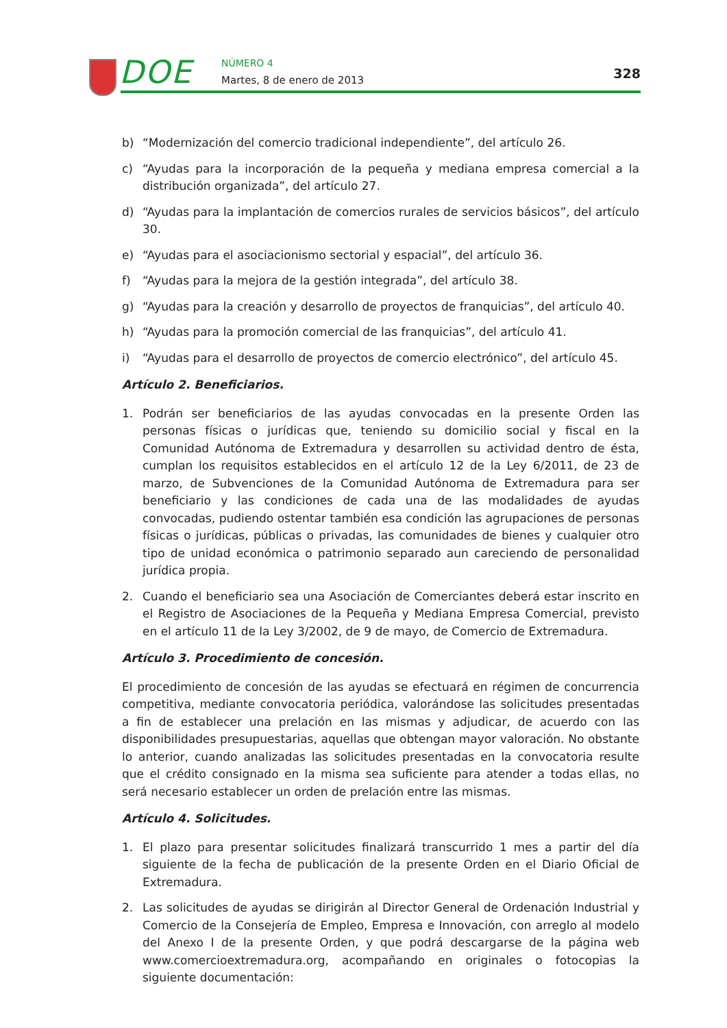DOE NÚMERO 4
Martes, 8 de enero de 2013 328
b) “Modernización del comercio tradicional independiente”, del artículo 26.
c) “Ayudas para la incorporación de la pequeña y mediana empresa comercial a la distribución organizada”, del artículo 27.
d) “Ayudas para la implantación de comercios rurales de servicios básicos”, del artículo 30.
e) “Ayudas para el asociacionismo sectorial y espacial”, del artículo 36.
f) “Ayudas para la mejora de la gestión integrada”, del artículo 38.
g) “Ayudas para la creación y desarrollo de proyectos de franquicias”, del artículo 40.
h) “Ayudas para la promoción comercial de las franquicias”, del artículo 41.
i) “Ayudas para el desarrollo de proyectos de comercio electrónico”, del artículo 45.
Artículo 2. Beneficiarios.
1. Podrán ser beneficiarios de las ayudas convocadas en la presente Orden las personas físicas o jurídicas que, teniendo su domicilio social y fiscal en la Comunidad Autónoma de Extremadura y desarrollen su actividad dentro de ésta, cumplan los requisitos establecidos en el artículo 12 de la Ley 6/2011, de 23 de marzo, de Subvenciones de la Comunidad Autónoma de Extremadura para ser beneficiario y las condiciones de cada una de las modalidades de ayudas convocadas, pudiendo ostentar también esa condición las agrupaciones de personas físicas o jurídicas, públicas o privadas, las comunidades de bienes y cualquier otro tipo de unidad económica o patrimonio separado aun careciendo de personalidad jurídica propia.
2. Cuando el beneficiario sea una Asociación de Comerciantes deberá estar inscrito en el Registro de Asociaciones de la Pequeña y Mediana Empresa Comercial, previsto en el artículo 11 de la Ley 3/2002, de 9 de mayo, de Comercio de Extremadura.
Artículo 3. Procedimiento de concesión.
El procedimiento de concesión de las ayudas se efectuará en régimen de concurrencia competitiva, mediante convocatoria periódica, valorándose las solicitudes presentadas a fin de establecer una prelación en las mismas y adjudicar, de acuerdo con las disponibilidades presupuestarias, aquellas que obtengan mayor valoración. No obstante lo anterior, cuando analizadas las solicitudes presentadas en la convocatoria resulte que el crédito consignado en la misma sea suficiente para atender a todas ellas, no será necesario establecer un orden de prelación entre las mismas.
Artículo 4. Solicitudes.
1. El plazo para presentar solicitudes finalizará transcurrido 1 mes a partir del día siguiente de la fecha de publicación de la presente Orden en el Diario Oficial de Extremadura.
2. Las solicitudes de ayudas se dirigirán al Director General de Ordenación Industrial y Comercio de la Consejería de Empleo, Empresa e Innovación, con arreglo al modelo del Anexo I de la presente Orden, y que podrá descargarse de la página web www.comercioextremadura.org, acompañando en originales o fotocopias la siguiente documentación: